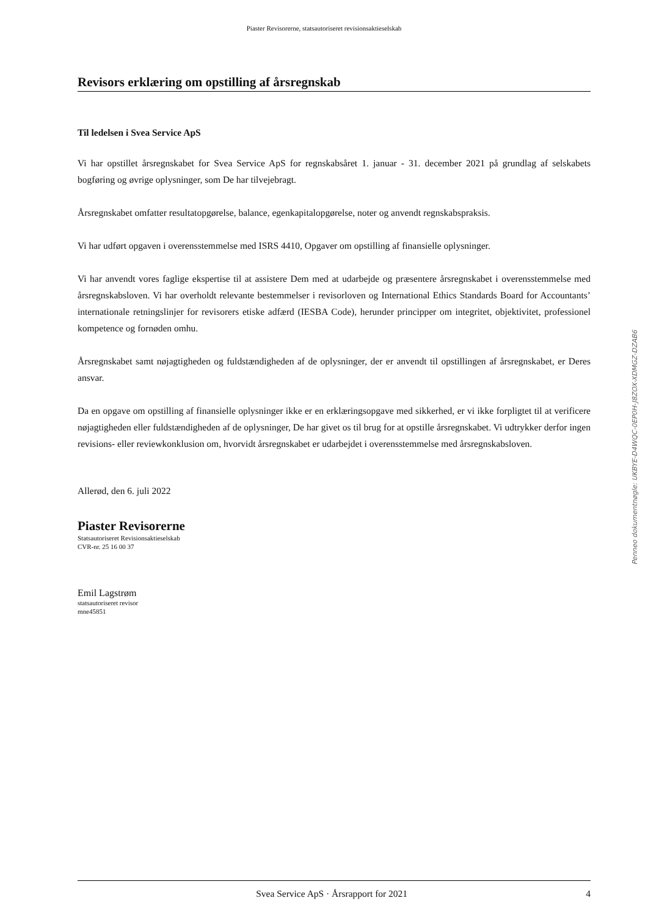Piaster Revisorerne, statsautoriseret revisionsaktieselskab
Revisors erklæring om opstilling af årsregnskab
Til ledelsen i Svea Service ApS
Vi har opstillet årsregnskabet for Svea Service ApS for regnskabsåret 1. januar - 31. december 2021 på grundlag af selskabets bogføring og øvrige oplysninger, som De har tilvejebragt.
Årsregnskabet omfatter resultatopgørelse, balance, egenkapitalopgørelse, noter og anvendt regnskabspraksis.
Vi har udført opgaven i overensstemmelse med ISRS 4410, Opgaver om opstilling af finansielle oplysninger.
Vi har anvendt vores faglige ekspertise til at assistere Dem med at udarbejde og præsentere årsregnskabet i overensstemmelse med årsregnskabsloven. Vi har overholdt relevante bestemmelser i revisorloven og International Ethics Standards Board for Accountants’ internationale retningslinjer for revisorers etiske adfærd (IESBA Code), herunder principper om integritet, objektivitet, professionel kompetence og fornøden omhu.
Årsregnskabet samt nøjagtigheden og fuldstændigheden af de oplysninger, der er anvendt til opstillingen af årsregnskabet, er Deres ansvar.
Da en opgave om opstilling af finansielle oplysninger ikke er en erklæringsopgave med sikkerhed, er vi ikke forpligtet til at verificere nøjagtigheden eller fuldstændigheden af de oplysninger, De har givet os til brug for at opstille årsregnskabet. Vi udtrykker derfor ingen revisions- eller reviewkonklusion om, hvorvidt årsregnskabet er udarbejdet i overensstemmelse med årsregnskabsloven.
Allerød, den 6. juli 2022
Piaster Revisorerne
Statsautoriseret Revisionsaktieselskab
CVR-nr. 25 16 00 37
Emil Lagstrøm
statsautoriseret revisor
mne45851
Penneo dokumentnøgle: UKBYE-D4WQC-0EP0H-J8ZOX-XDMGZ-DZAB6
Svea Service ApS · Årsrapport for 2021 4